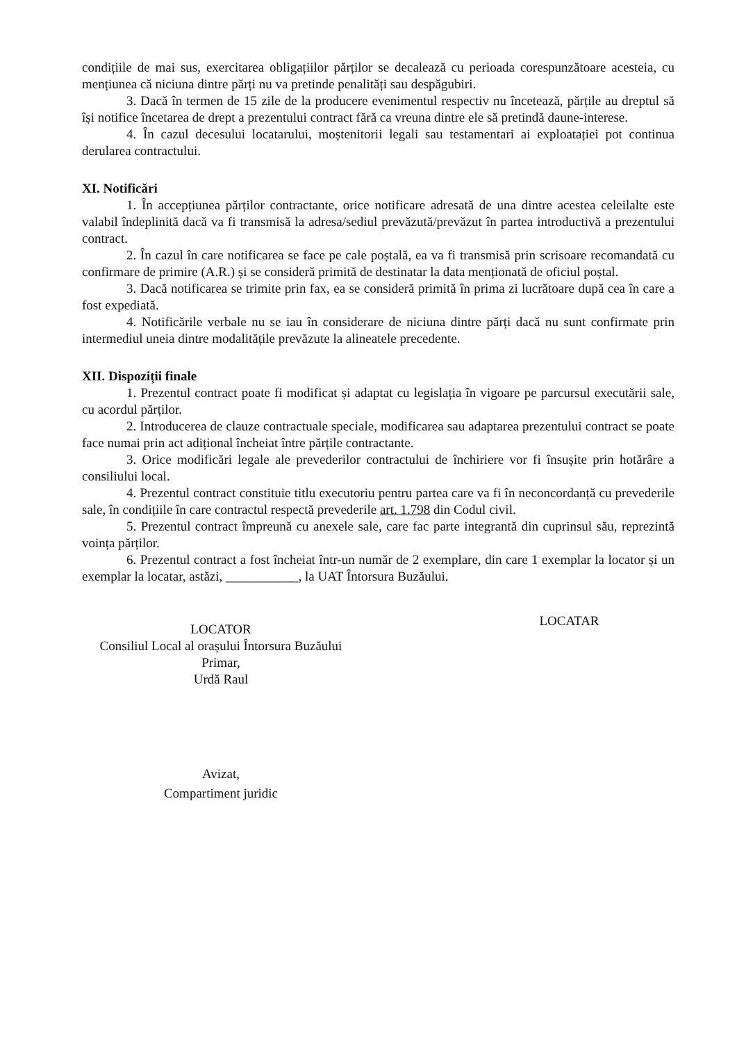condițiile de mai sus, exercitarea obligațiilor părților se decalează cu perioada corespunzătoare acesteia, cu mențiunea că niciuna dintre părți nu va pretinde penalități sau despăgubiri.
3. Dacă în termen de 15 zile de la producere evenimentul respectiv nu încetează, părțile au dreptul să își notifice încetarea de drept a prezentului contract fără ca vreuna dintre ele să pretindă daune-interese.
4. În cazul decesului locatarului, moștenitorii legali sau testamentari ai exploatației pot continua derularea contractului.
XI. Notificări
1. În accepțiunea părților contractante, orice notificare adresată de una dintre acestea celeilalte este valabil îndeplinită dacă va fi transmisă la adresa/sediul prevăzută/prevăzut în partea introductivă a prezentului contract.
2. În cazul în care notificarea se face pe cale poștală, ea va fi transmisă prin scrisoare recomandată cu confirmare de primire (A.R.) și se consideră primită de destinatar la data menționată de oficiul poștal.
3. Dacă notificarea se trimite prin fax, ea se consideră primită în prima zi lucrătoare după cea în care a fost expediată.
4. Notificările verbale nu se iau în considerare de niciuna dintre părți dacă nu sunt confirmate prin intermediul uneia dintre modalitățile prevăzute la alineatele precedente.
XII. Dispoziții finale
1. Prezentul contract poate fi modificat și adaptat cu legislația în vigoare pe parcursul executării sale, cu acordul părților.
2. Introducerea de clauze contractuale speciale, modificarea sau adaptarea prezentului contract se poate face numai prin act adițional încheiat între părțile contractante.
3. Orice modificări legale ale prevederilor contractului de închiriere vor fi însușite prin hotărâre a consiliului local.
4. Prezentul contract constituie titlu executoriu pentru partea care va fi în neconcordanță cu prevederile sale, în condițiile în care contractul respectă prevederile art. 1.798 din Codul civil.
5. Prezentul contract împreună cu anexele sale, care fac parte integrantă din cuprinsul său, reprezintă voința părților.
6. Prezentul contract a fost încheiat într-un număr de 2 exemplare, din care 1 exemplar la locator și un exemplar la locatar, astăzi, ___________, la UAT Întorsura Buzăului.
LOCATOR
Consiliul Local al orașului Întorsura Buzăului
Primar,
Urdă Raul
LOCATAR
Avizat,
Compartiment juridic